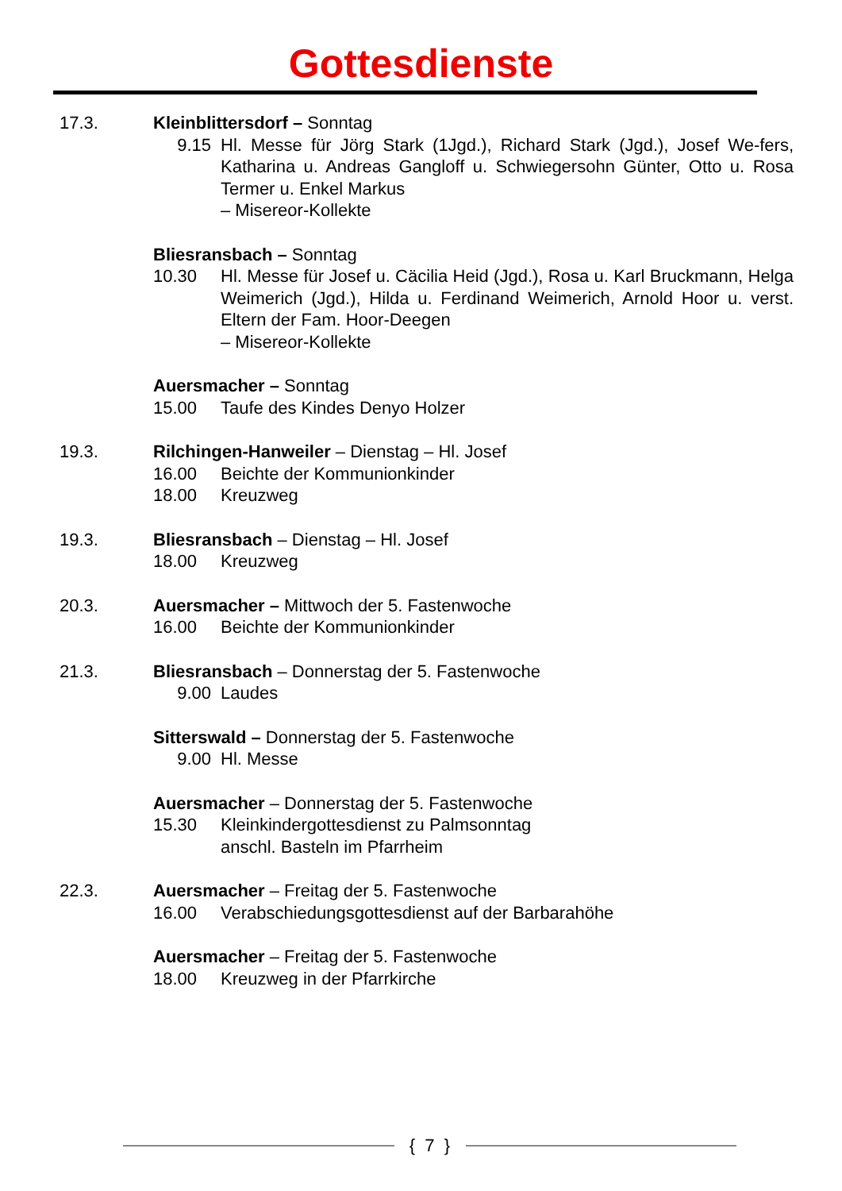Gottesdienste
17.3. Kleinblittersdorf – Sonntag
9.15 Hl. Messe für Jörg Stark (1Jgd.), Richard Stark (Jgd.), Josef We-fers, Katharina u. Andreas Gangloff u. Schwiegersohn Günter, Otto u. Rosa Termer u. Enkel Markus
– Misereor-Kollekte
Bliesransbach – Sonntag
10.30 Hl. Messe für Josef u. Cäcilia Heid (Jgd.), Rosa u. Karl Bruckmann, Helga Weimerich (Jgd.), Hilda u. Ferdinand Weimerich, Arnold Hoor u. verst. Eltern der Fam. Hoor-Deegen
– Misereor-Kollekte
Auersmacher – Sonntag
15.00 Taufe des Kindes Denyo Holzer
19.3. Rilchingen-Hanweiler – Dienstag – Hl. Josef
16.00 Beichte der Kommunionkinder
18.00 Kreuzweg
19.3. Bliesransbach – Dienstag – Hl. Josef
18.00 Kreuzweg
20.3. Auersmacher – Mittwoch der 5. Fastenwoche
16.00 Beichte der Kommunionkinder
21.3. Bliesransbach – Donnerstag der 5. Fastenwoche
9.00 Laudes
Sitterswald – Donnerstag der 5. Fastenwoche
9.00 Hl. Messe
Auersmacher – Donnerstag der 5. Fastenwoche
15.30 Kleinkindergottesdienst zu Palmsonntag
anschl. Basteln im Pfarrheim
22.3. Auersmacher – Freitag der 5. Fastenwoche
16.00 Verabschiedungsgottesdienst auf der Barbarahöhe
Auersmacher – Freitag der 5. Fastenwoche
18.00 Kreuzweg in der Pfarrkirche
{ 7 }